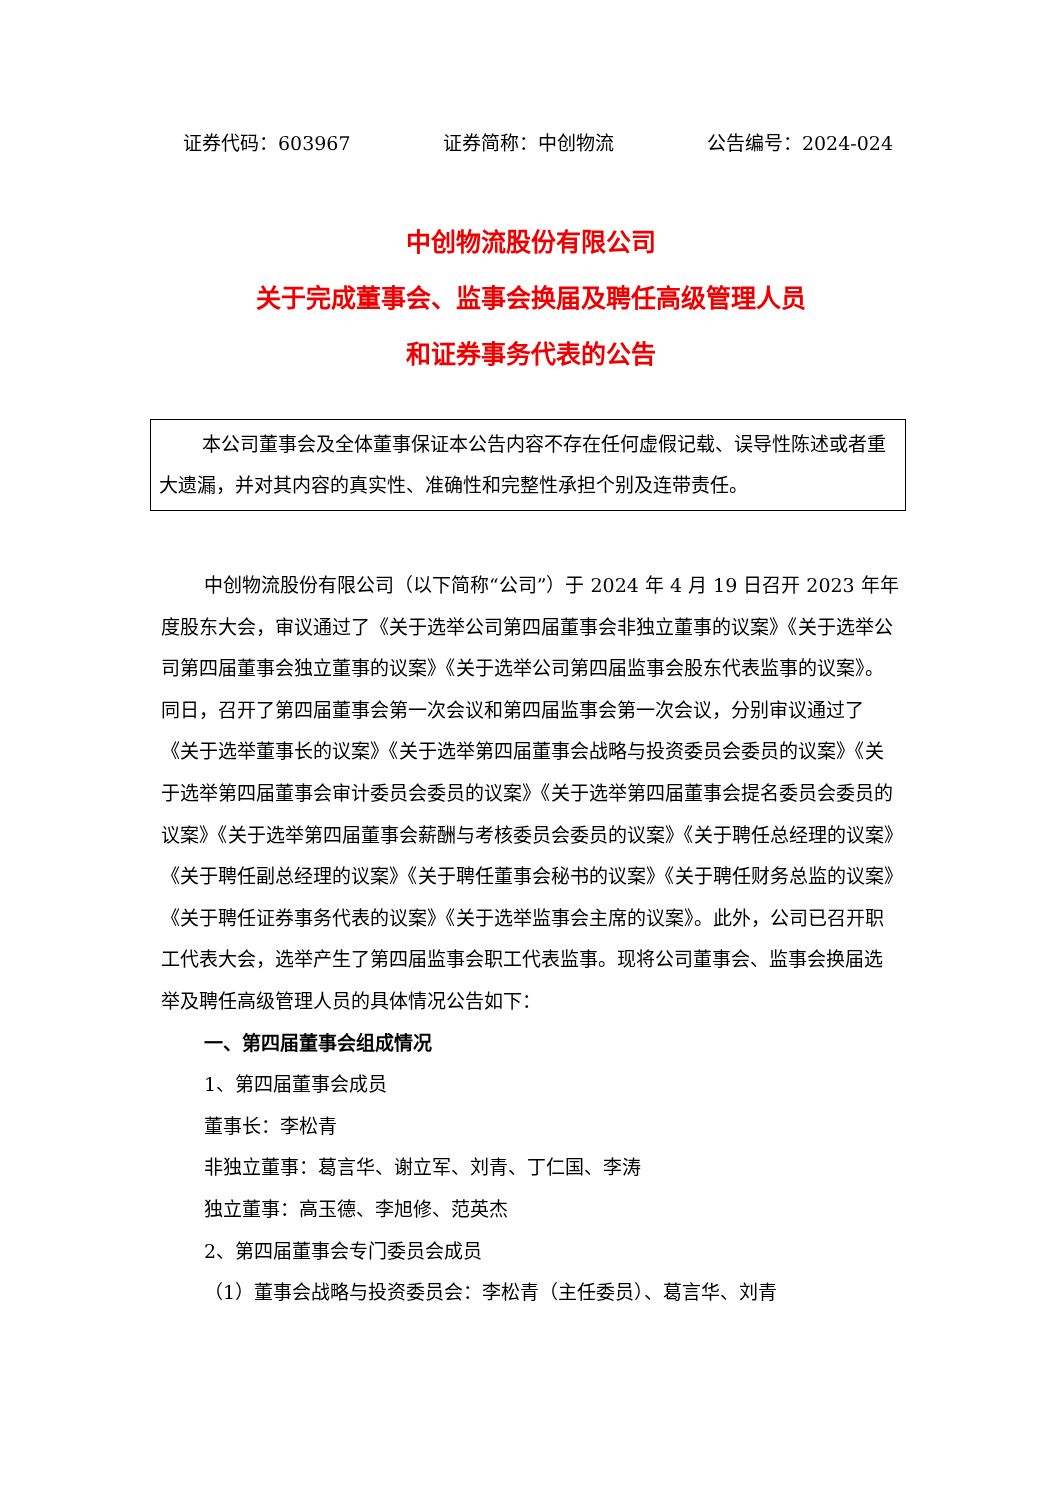证券代码：603967 证券简称：中创物流 公告编号：2024-024
中创物流股份有限公司
关于完成董事会、监事会换届及聘任高级管理人员
和证券事务代表的公告
本公司董事会及全体董事保证本公告内容不存在任何虚假记载、误导性陈述或者重大遗漏，并对其内容的真实性、准确性和完整性承担个别及连带责任。
中创物流股份有限公司（以下简称“公司”）于 2024 年 4 月 19 日召开 2023 年年度股东大会，审议通过了《关于选举公司第四届董事会非独立董事的议案》《关于选举公司第四届董事会独立董事的议案》《关于选举公司第四届监事会股东代表监事的议案》。同日，召开了第四届董事会第一次会议和第四届监事会第一次会议，分别审议通过了《关于选举董事长的议案》《关于选举第四届董事会战略与投资委员会委员的议案》《关于选举第四届董事会审计委员会委员的议案》《关于选举第四届董事会提名委员会委员的议案》《关于选举第四届董事会薪酬与考核委员会委员的议案》《关于聘任总经理的议案》《关于聘任副总经理的议案》《关于聘任董事会秘书的议案》《关于聘任财务总监的议案》《关于聘任证券事务代表的议案》《关于选举监事会主席的议案》。此外，公司已召开职工代表大会，选举产生了第四届监事会职工代表监事。现将公司董事会、监事会换届选举及聘任高级管理人员的具体情况公告如下：
一、第四届董事会组成情况
1、第四届董事会成员
董事长：李松青
非独立董事：葛言华、谢立军、刘青、丁仁国、李涛
独立董事：高玉德、李旭修、范英杰
2、第四届董事会专门委员会成员
（1）董事会战略与投资委员会：李松青（主任委员）、葛言华、刘青